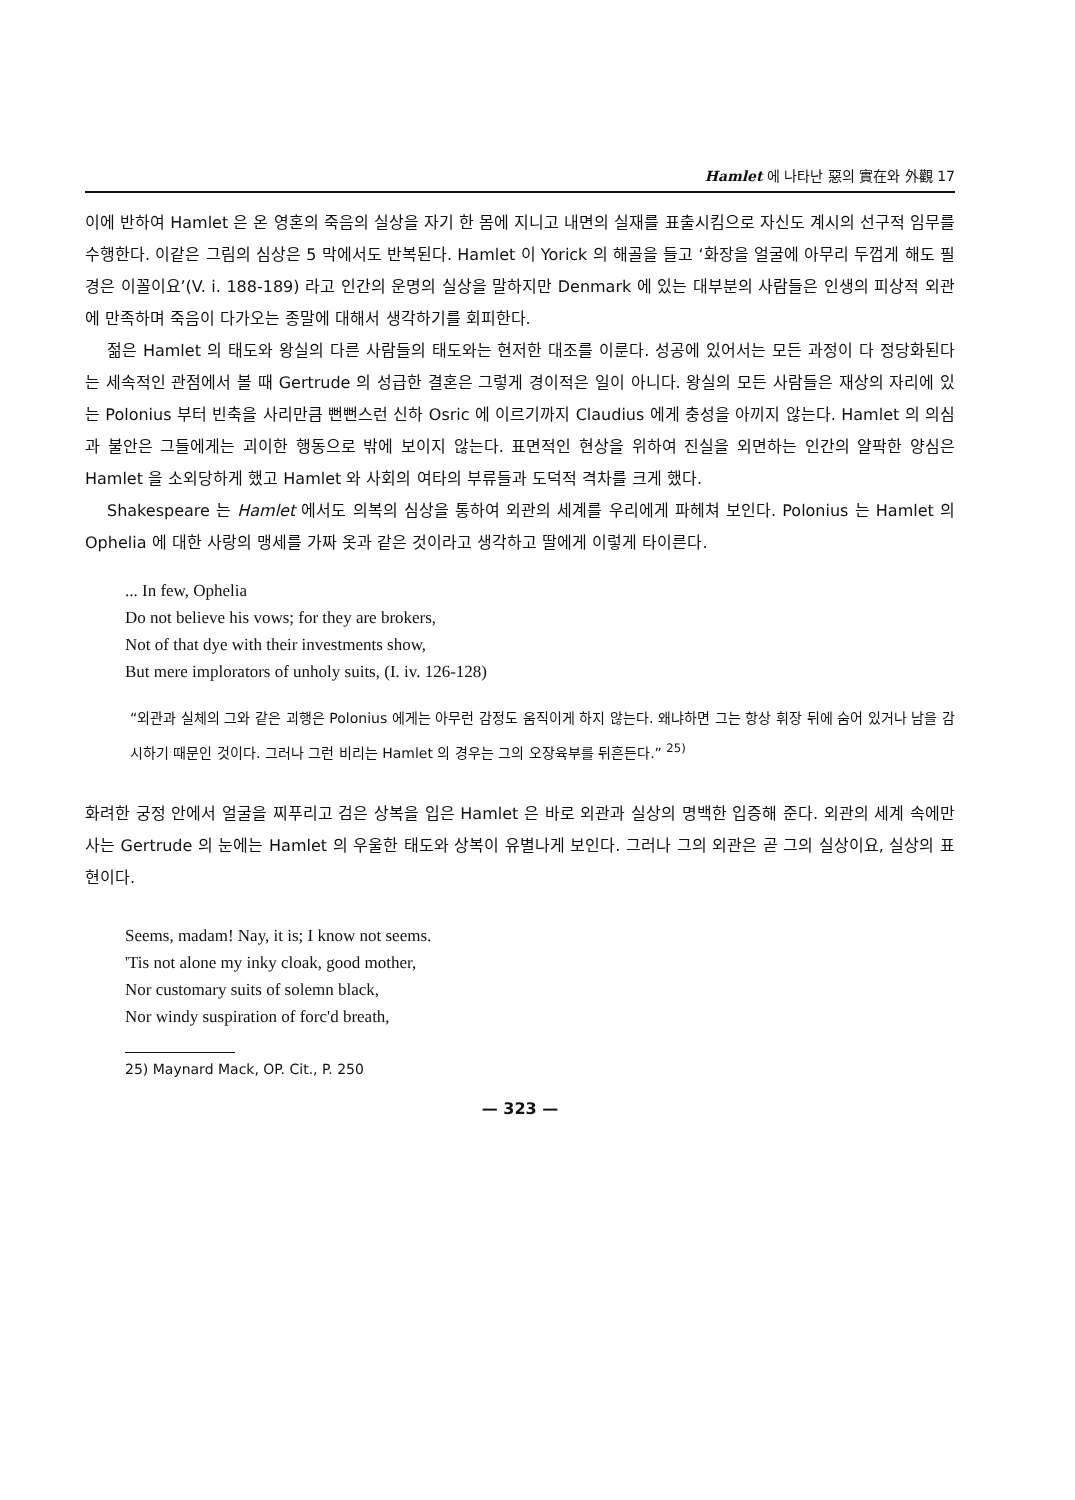Hamlet 에 나타난 惡의 實在와 外觀 17
이에 반하여 Hamlet 은 온 영혼의 죽음의 실상을 자기 한 몸에 지니고 내면의 실재를 표출시킴으로 자신도 계시의 선구적 임무를 수행한다. 이같은 그림의 심상은 5 막에서도 반복된다. Hamlet 이 Yorick 의 해골을 들고 ‘화장을 얼굴에 아무리 두껍게 해도 필경은 이꼴이요’(V. i. 188-189) 라고 인간의 운명의 실상을 말하지만 Denmark 에 있는 대부분의 사람들은 인생의 피상적 외관에 만족하며 죽음이 다가오는 종말에 대해서 생각하기를 회피한다.
젊은 Hamlet 의 태도와 왕실의 다른 사람들의 태도와는 현저한 대조를 이룬다. 성공에 있어서는 모든 과정이 다 정당화된다는 세속적인 관점에서 볼 때 Gertrude 의 성급한 결혼은 그렇게 경이적은 일이 아니다. 왕실의 모든 사람들은 재상의 자리에 있는 Polonius 부터 빈축을 사리만큼 뻔뻔스런 신하 Osric 에 이르기까지 Claudius 에게 충성을 아끼지 않는다. Hamlet 의 의심과 불안은 그들에게는 괴이한 행동으로 밖에 보이지 않는다. 표면적인 현상을 위하여 진실을 외면하는 인간의 얄팍한 양심은 Hamlet 을 소외당하게 했고 Hamlet 와 사회의 여타의 부류들과 도덕적 격차를 크게 했다.
Shakespeare 는 Hamlet 에서도 의복의 심상을 통하여 외관의 세계를 우리에게 파헤쳐 보인다. Polonius 는 Hamlet 의 Ophelia 에 대한 사랑의 맹세를 가짜 옷과 같은 것이라고 생각하고 딸에게 이렇게 타이른다.
... In few, Ophelia
Do not believe his vows; for they are brokers,
Not of that dye with their investments show,
But mere implorators of unholy suits, (I. iv. 126-128)
“외관과 실체의 그와 같은 괴행은 Polonius 에게는 아무런 감정도 움직이게 하지 않는다. 왜냐하면 그는 항상 휘장 뒤에 숨어 있거나 남을 감시하기 때문인 것이다. 그러나 그런 비리는 Hamlet 의 경우는 그의 오장육부를 뒤흔든다.” <sup>25)</sup>
화려한 궁정 안에서 얼굴을 찌푸리고 검은 상복을 입은 Hamlet 은 바로 외관과 실상의 명백한 입증해 준다. 외관의 세계 속에만 사는 Gertrude 의 눈에는 Hamlet 의 우울한 태도와 상복이 유별나게 보인다. 그러나 그의 외관은 곧 그의 실상이요, 실상의 표현이다.
Seems, madam! Nay, it is; I know not seems.
'Tis not alone my inky cloak, good mother,
Nor customary suits of solemn black,
Nor windy suspiration of forc'd breath,
25) Maynard Mack, OP. Cit., P. 250
— 323 —